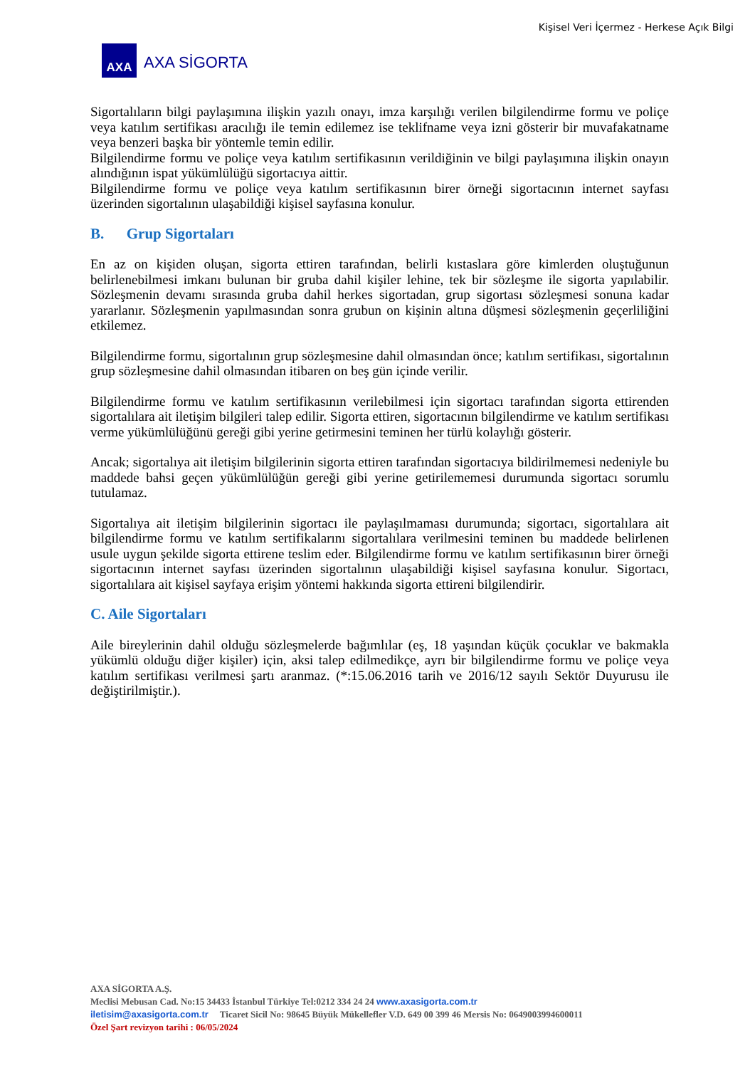Kişisel Veri İçermez - Herkese Açık Bilgi
AXA
AXA SİGORTA
Sigortalıların bilgi paylaşımına ilişkin yazılı onayı, imza karşılığı verilen bilgilendirme formu ve poliçe veya katılım sertifikası aracılığı ile temin edilemez ise teklifname veya izni gösterir bir muvafakatname veya benzeri başka bir yöntemle temin edilir.
Bilgilendirme formu ve poliçe veya katılım sertifikasının verildiğinin ve bilgi paylaşımına ilişkin onayın alındığının ispat yükümlülüğü sigortacıya aittir.
Bilgilendirme formu ve poliçe veya katılım sertifikasının birer örneği sigortacının internet sayfası üzerinden sigortalının ulaşabildiği kişisel sayfasına konulur.
B. Grup Sigortaları
En az on kişiden oluşan, sigorta ettiren tarafından, belirli kıstaslara göre kimlerden oluştuğunun belirlenebilmesi imkanı bulunan bir gruba dahil kişiler lehine, tek bir sözleşme ile sigorta yapılabilir. Sözleşmenin devamı sırasında gruba dahil herkes sigortadan, grup sigortası sözleşmesi sonuna kadar yararlanır. Sözleşmenin yapılmasından sonra grubun on kişinin altına düşmesi sözleşmenin geçerliliğini etkilemez.
Bilgilendirme formu, sigortalının grup sözleşmesine dahil olmasından önce; katılım sertifikası, sigortalının grup sözleşmesine dahil olmasından itibaren on beş gün içinde verilir.
Bilgilendirme formu ve katılım sertifikasının verilebilmesi için sigortacı tarafından sigorta ettirenden sigortalılara ait iletişim bilgileri talep edilir. Sigorta ettiren, sigortacının bilgilendirme ve katılım sertifikası verme yükümlülüğünü gereği gibi yerine getirmesini teminen her türlü kolaylığı gösterir.
Ancak; sigortalıya ait iletişim bilgilerinin sigorta ettiren tarafından sigortacıya bildirilmemesi nedeniyle bu maddede bahsi geçen yükümlülüğün gereği gibi yerine getirilememesi durumunda sigortacı sorumlu tutulamaz.
Sigortalıya ait iletişim bilgilerinin sigortacı ile paylaşılmaması durumunda; sigortacı, sigortalılara ait bilgilendirme formu ve katılım sertifikalarını sigortalılara verilmesini teminen bu maddede belirlenen usule uygun şekilde sigorta ettirene teslim eder. Bilgilendirme formu ve katılım sertifikasının birer örneği sigortacının internet sayfası üzerinden sigortalının ulaşabildiği kişisel sayfasına konulur. Sigortacı, sigortalılara ait kişisel sayfaya erişim yöntemi hakkında sigorta ettireni bilgilendirir.
C. Aile Sigortaları
Aile bireylerinin dahil olduğu sözleşmelerde bağımlılar (eş, 18 yaşından küçük çocuklar ve bakmakla yükümlü olduğu diğer kişiler) için, aksi talep edilmedikçe, ayrı bir bilgilendirme formu ve poliçe veya katılım sertifikası verilmesi şartı aranmaz. (*:15.06.2016 tarih ve 2016/12 sayılı Sektör Duyurusu ile değiştirilmiştir.).
AXA SİGORTA A.Ş.
Meclisi Mebusan Cad. No:15 34433 İstanbul Türkiye Tel:0212 334 24 24 www.axasigorta.com.tr
iletisim@axasigorta.com.tr Ticaret Sicil No: 98645 Büyük Mükellefler V.D. 649 00 399 46 Mersis No: 0649003994600011
Özel Şart revizyon tarihi : 06/05/2024